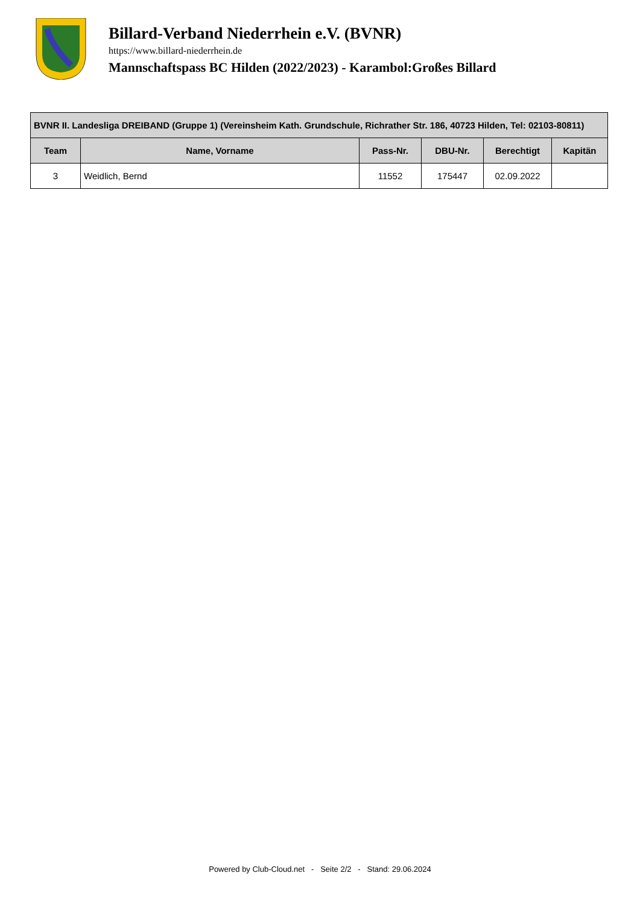Billard-Verband Niederrhein e.V. (BVNR)
https://www.billard-niederrhein.de
Mannschaftspass BC Hilden (2022/2023) - Karambol:Großes Billard
| BVNR II. Landesliga DREIBAND (Gruppe 1) (Vereinsheim Kath. Grundschule, Richrather Str. 186, 40723 Hilden, Tel: 02103-80811) | | | | | |
| --- | --- | --- | --- | --- | --- |
| Team | Name, Vorname | Pass-Nr. | DBU-Nr. | Berechtigt | Kapitän |
| 3 | Weidlich, Bernd | 11552 | 175447 | 02.09.2022 | |
Powered by Club-Cloud.net - Seite 2/2 - Stand: 29.06.2024